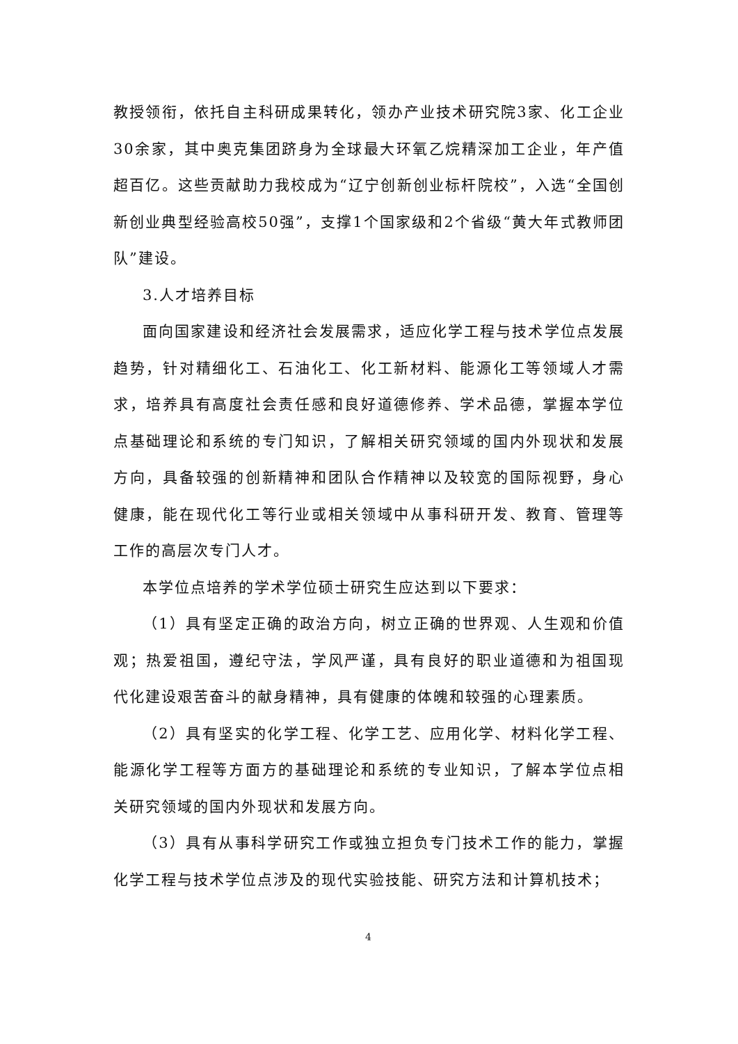教授领衔，依托自主科研成果转化，领办产业技术研究院3家、化工企业30余家，其中奥克集团跻身为全球最大环氧乙烷精深加工企业，年产值超百亿。这些贡献助力我校成为“辽宁创新创业标杆院校”，入选“全国创新创业典型经验高校50强”，支撑1个国家级和2个省级“黄大年式教师团队”建设。
3.人才培养目标
面向国家建设和经济社会发展需求，适应化学工程与技术学位点发展趋势，针对精细化工、石油化工、化工新材料、能源化工等领域人才需求，培养具有高度社会责任感和良好道德修养、学术品德，掌握本学位点基础理论和系统的专门知识，了解相关研究领域的国内外现状和发展方向，具备较强的创新精神和团队合作精神以及较宽的国际视野，身心健康，能在现代化工等行业或相关领域中从事科研开发、教育、管理等工作的高层次专门人才。
本学位点培养的学术学位硕士研究生应达到以下要求：
（1）具有坚定正确的政治方向，树立正确的世界观、人生观和价值观；热爱祖国，遵纪守法，学风严谨，具有良好的职业道德和为祖国现代化建设艰苦奋斗的献身精神，具有健康的体魄和较强的心理素质。
（2）具有坚实的化学工程、化学工艺、应用化学、材料化学工程、能源化学工程等方面方的基础理论和系统的专业知识，了解本学位点相关研究领域的国内外现状和发展方向。
（3）具有从事科学研究工作或独立担负专门技术工作的能力，掌握化学工程与技术学位点涉及的现代实验技能、研究方法和计算机技术；
4